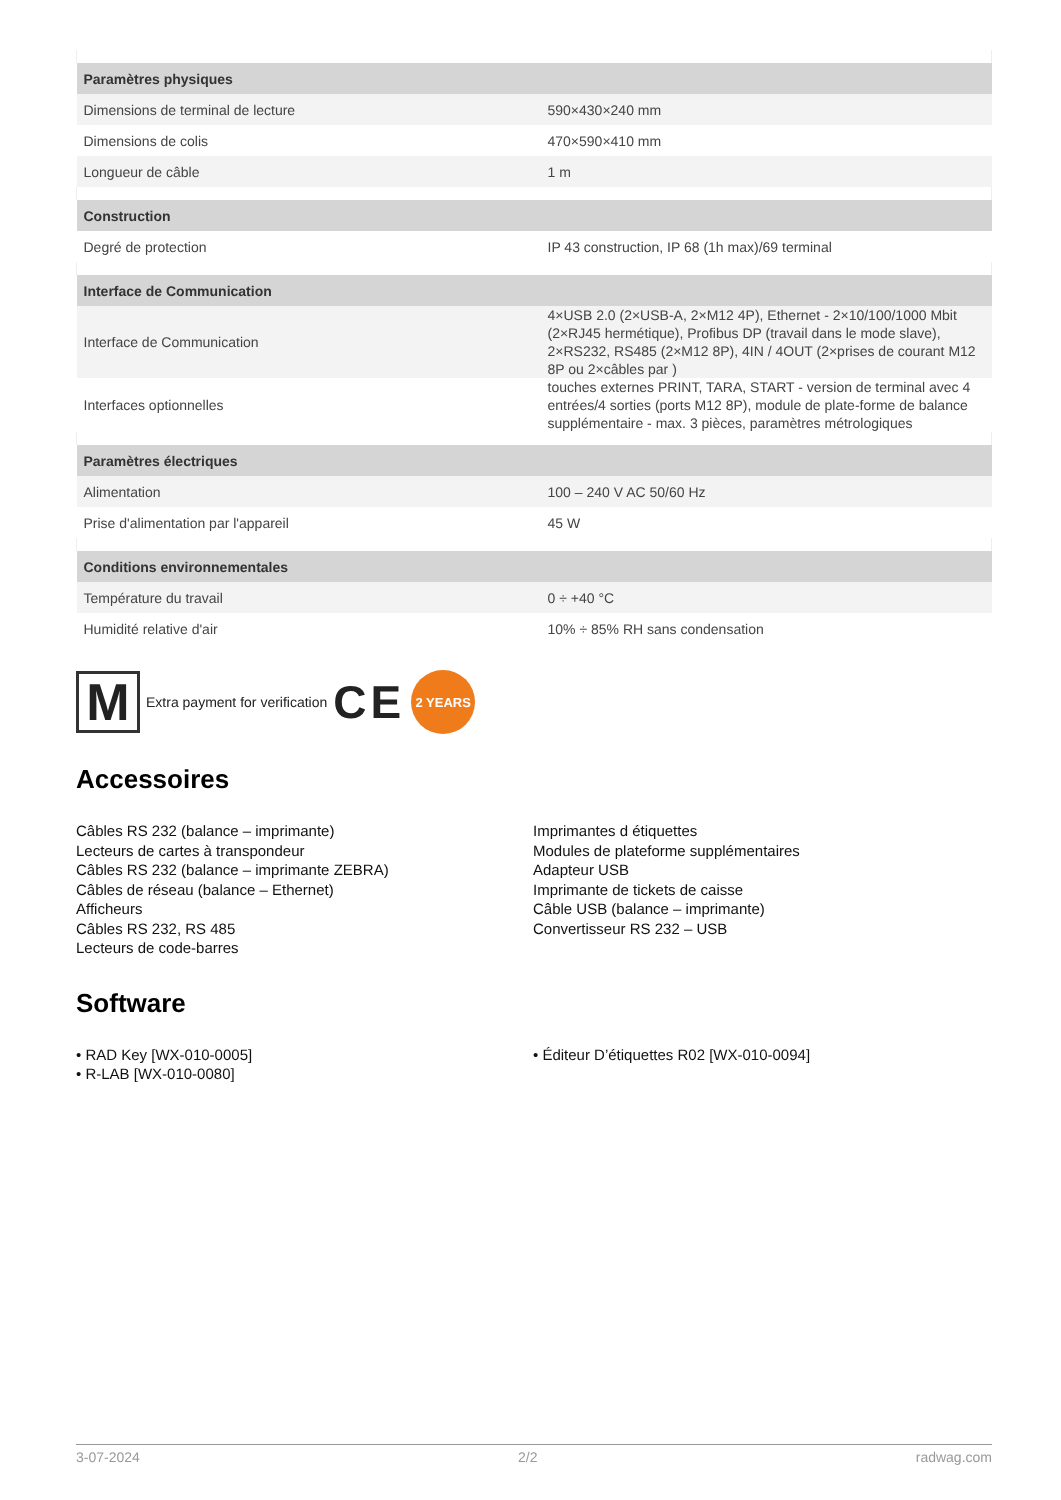| Paramètres physiques | |
| --- | --- |
| Dimensions de terminal de lecture | 590×430×240 mm |
| Dimensions de colis | 470×590×410 mm |
| Longueur de câble | 1 m |
| Construction | |
| Degré de protection | IP 43 construction, IP 68 (1h max)/69 terminal |
| Interface de Communication | |
| Interface de Communication | 4×USB 2.0 (2×USB-A, 2×M12 4P), Ethernet - 2×10/100/1000 Mbit (2×RJ45 hermétique), Profibus DP (travail dans le mode slave), 2×RS232, RS485 (2×M12 8P), 4IN / 4OUT (2×prises de courant M12 8P ou 2×câbles par ) |
| Interfaces optionnelles | touches externes PRINT, TARA, START - version de terminal avec 4 entrées/4 sorties (ports M12 8P), module de plate-forme de balance supplémentaire - max. 3 pièces, paramètres métrologiques |
| Paramètres électriques | |
| Alimentation | 100 – 240 V AC 50/60 Hz |
| Prise d'alimentation par l'appareil | 45 W |
| Conditions environnementales | |
| Température du travail | 0 ÷ +40 °C |
| Humidité relative d'air | 10% ÷ 85% RH sans condensation |
M
Extra payment for verification CE
2 YEARS
Accessoires
Câbles RS 232 (balance – imprimante)
Lecteurs de cartes à transpondeur
Câbles RS 232 (balance – imprimante ZEBRA)
Câbles de réseau (balance – Ethernet)
Afficheurs
Câbles RS 232, RS 485
Lecteurs de code-barres
Imprimantes d étiquettes
Modules de plateforme supplémentaires
Adapteur USB
Imprimante de tickets de caisse
Câble USB (balance – imprimante)
Convertisseur RS 232 – USB
Software
• RAD Key [WX-010-0005]
• R-LAB [WX-010-0080]
• Éditeur D’étiquettes R02 [WX-010-0094]
3-07-2024 2/2 radwag.com